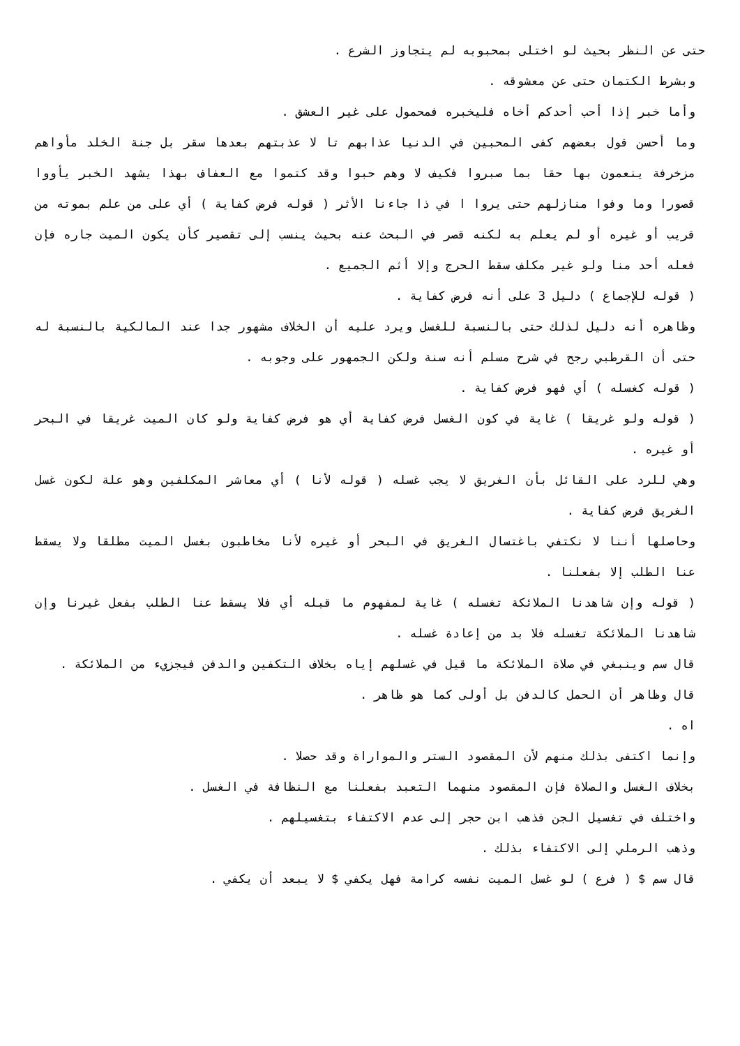حتى عن النظر بحيث لو اختلى بمحبوبه لم يتجاوز الشرع .
وبشرط الكتمان حتى عن معشوقه .
وأما خبر إذا أحب أحدكم أخاه فليخبره فمحمول على غير العشق .
وما أحسن قول بعضهم كفى المحبين في الدنيا عذابهم تا لا عذبتهم بعدها سقر بل جنة الخلد مأواهم مزخرفة ينعمون بها حقا بما صبروا فكيف لا وهم حبوا وقد كتموا مع العفاف بهذا يشهد الخبر يأووا قصورا وما وفوا منازلهم حتى يروا ا في ذا جاءنا الأثر ( قوله فرض كفاية ) أي على من علم بموته من قريب أو غيره أو لم يعلم به لكنه قصر في البحث عنه بحيث ينسب إلى تقصير كأن يكون الميت جاره فإن فعله أحد منا ولو غير مكلف سقط الحرج وإلا أثم الجميع .
( قوله للإجماع ) دليل 3 على أنه فرض كفاية .
وظاهره أنه دليل لذلك حتى بالنسبة للغسل ويرد عليه أن الخلاف مشهور جدا عند المالكية بالنسبة له حتى أن القرطبي رجح في شرح مسلم أنه سنة ولكن الجمهور على وجوبه .
( قوله كغسله ) أي فهو فرض كفاية .
( قوله ولو غريقا ) غاية في كون الغسل فرض كفاية أي هو فرض كفاية ولو كان الميت غريقا في البحر أو غيره .
وهي للرد على القائل بأن الغريق لا يجب غسله ( قوله لأنا ) أي معاشر المكلفين وهو علة لكون غسل الغريق فرض كفاية .
وحاصلها أننا لا نكتفي باغتسال الغريق في البحر أو غيره لأنا مخاطبون بغسل الميت مطلقا ولا يسقط عنا الطلب إلا بفعلنا .
( قوله وإن شاهدنا الملائكة تغسله ) غاية لمفهوم ما قبله أي فلا يسقط عنا الطلب بفعل غيرنا وإن شاهدنا الملائكة تغسله فلا بد من إعادة غسله .
قال سم وينبغي في صلاة الملائكة ما قيل في غسلهم إياه بخلاف التكفين والدفن فيجزيء من الملائكة .
قال وظاهر أن الحمل كالدفن بل أولى كما هو ظاهر .
اه .
وإنما اكتفى بذلك منهم لأن المقصود الستر والمواراة وقد حصلا .
بخلاف الغسل والصلاة فإن المقصود منهما التعبد بفعلنا مع النظافة في الغسل .
واختلف في تغسيل الجن فذهب ابن حجر إلى عدم الاكتفاء بتغسيلهم .
وذهب الرملي إلى الاكتفاء بذلك .
قال سم $ ( فرع ) لو غسل الميت نفسه كرامة فهل يكفي $ لا يبعد أن يكفي .